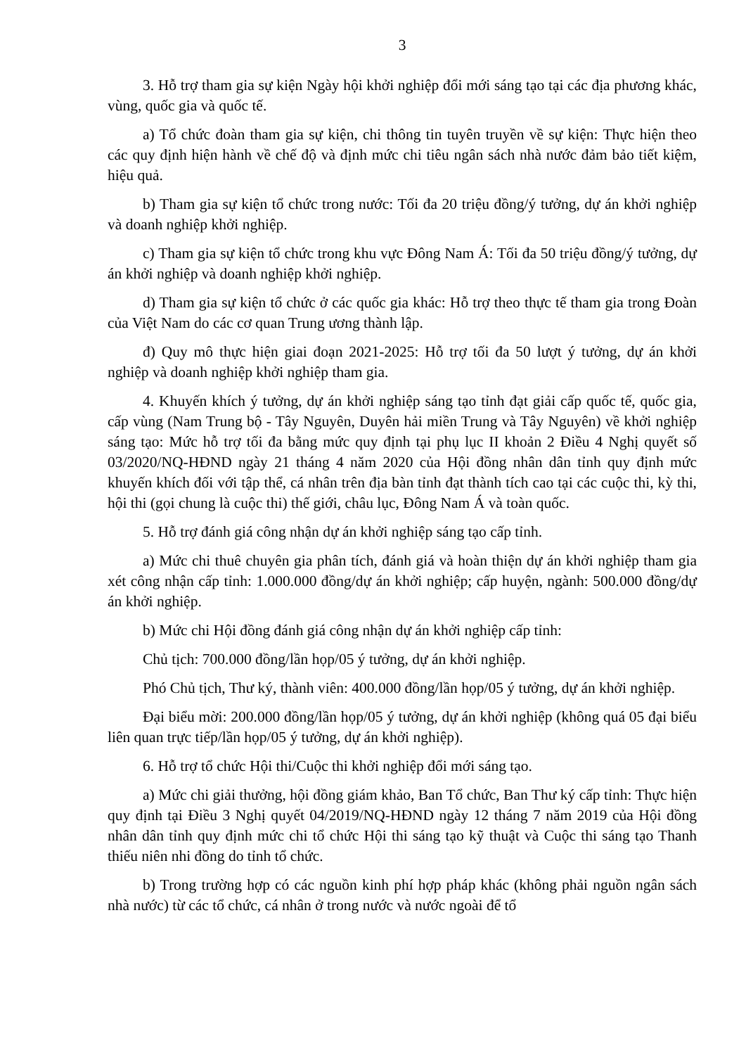3
3. Hỗ trợ tham gia sự kiện Ngày hội khởi nghiệp đổi mới sáng tạo tại các địa phương khác, vùng, quốc gia và quốc tế.
a) Tổ chức đoàn tham gia sự kiện, chi thông tin tuyên truyền về sự kiện: Thực hiện theo các quy định hiện hành về chế độ và định mức chi tiêu ngân sách nhà nước đảm bảo tiết kiệm, hiệu quả.
b) Tham gia sự kiện tổ chức trong nước: Tối đa 20 triệu đồng/ý tưởng, dự án khởi nghiệp và doanh nghiệp khởi nghiệp.
c) Tham gia sự kiện tổ chức trong khu vực Đông Nam Á: Tối đa 50 triệu đồng/ý tưởng, dự án khởi nghiệp và doanh nghiệp khởi nghiệp.
d) Tham gia sự kiện tổ chức ở các quốc gia khác: Hỗ trợ theo thực tế tham gia trong Đoàn của Việt Nam do các cơ quan Trung ương thành lập.
đ) Quy mô thực hiện giai đoạn 2021-2025: Hỗ trợ tối đa 50 lượt ý tưởng, dự án khởi nghiệp và doanh nghiệp khởi nghiệp tham gia.
4. Khuyến khích ý tưởng, dự án khởi nghiệp sáng tạo tỉnh đạt giải cấp quốc tế, quốc gia, cấp vùng (Nam Trung bộ - Tây Nguyên, Duyên hải miền Trung và Tây Nguyên) về khởi nghiệp sáng tạo: Mức hỗ trợ tối đa bằng mức quy định tại phụ lục II khoản 2 Điều 4 Nghị quyết số 03/2020/NQ-HĐND ngày 21 tháng 4 năm 2020 của Hội đồng nhân dân tỉnh quy định mức khuyến khích đối với tập thể, cá nhân trên địa bàn tỉnh đạt thành tích cao tại các cuộc thi, kỳ thi, hội thi (gọi chung là cuộc thi) thế giới, châu lục, Đông Nam Á và toàn quốc.
5. Hỗ trợ đánh giá công nhận dự án khởi nghiệp sáng tạo cấp tỉnh.
a) Mức chi thuê chuyên gia phân tích, đánh giá và hoàn thiện dự án khởi nghiệp tham gia xét công nhận cấp tỉnh: 1.000.000 đồng/dự án khởi nghiệp; cấp huyện, ngành: 500.000 đồng/dự án khởi nghiệp.
b) Mức chi Hội đồng đánh giá công nhận dự án khởi nghiệp cấp tỉnh:
Chủ tịch: 700.000 đồng/lần họp/05 ý tưởng, dự án khởi nghiệp.
Phó Chủ tịch, Thư ký, thành viên: 400.000 đồng/lần họp/05 ý tưởng, dự án khởi nghiệp.
Đại biểu mời: 200.000 đồng/lần họp/05 ý tưởng, dự án khởi nghiệp (không quá 05 đại biểu liên quan trực tiếp/lần họp/05 ý tưởng, dự án khởi nghiệp).
6. Hỗ trợ tổ chức Hội thi/Cuộc thi khởi nghiệp đổi mới sáng tạo.
a) Mức chi giải thưởng, hội đồng giám khảo, Ban Tổ chức, Ban Thư ký cấp tỉnh: Thực hiện quy định tại Điều 3 Nghị quyết 04/2019/NQ-HĐND ngày 12 tháng 7 năm 2019 của Hội đồng nhân dân tỉnh quy định mức chi tổ chức Hội thi sáng tạo kỹ thuật và Cuộc thi sáng tạo Thanh thiếu niên nhi đồng do tỉnh tổ chức.
b) Trong trường hợp có các nguồn kinh phí hợp pháp khác (không phải nguồn ngân sách nhà nước) từ các tổ chức, cá nhân ở trong nước và nước ngoài để tổ